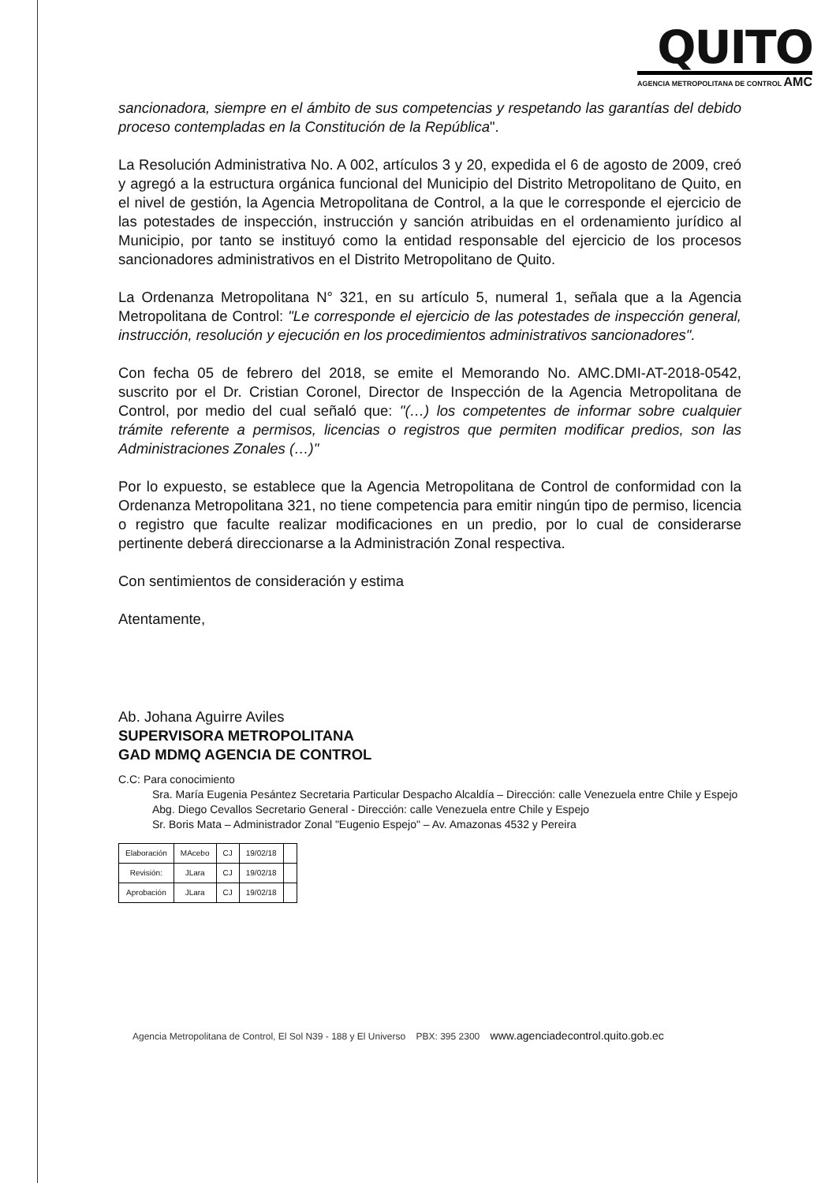QUITO
AGENCIA METROPOLITANA DE CONTROL AMC
sancionadora, siempre en el ámbito de sus competencias y respetando las garantías del debido proceso contempladas en la Constitución de la República".
La Resolución Administrativa No. A 002, artículos 3 y 20, expedida el 6 de agosto de 2009, creó y agregó a la estructura orgánica funcional del Municipio del Distrito Metropolitano de Quito, en el nivel de gestión, la Agencia Metropolitana de Control, a la que le corresponde el ejercicio de las potestades de inspección, instrucción y sanción atribuidas en el ordenamiento jurídico al Municipio, por tanto se instituyó como la entidad responsable del ejercicio de los procesos sancionadores administrativos en el Distrito Metropolitano de Quito.
La Ordenanza Metropolitana N° 321, en su artículo 5, numeral 1, señala que a la Agencia Metropolitana de Control: "Le corresponde el ejercicio de las potestades de inspección general, instrucción, resolución y ejecución en los procedimientos administrativos sancionadores".
Con fecha 05 de febrero del 2018, se emite el Memorando No. AMC.DMI-AT-2018-0542, suscrito por el Dr. Cristian Coronel, Director de Inspección de la Agencia Metropolitana de Control, por medio del cual señaló que: "(…) los competentes de informar sobre cualquier trámite referente a permisos, licencias o registros que permiten modificar predios, son las Administraciones Zonales (…)"
Por lo expuesto, se establece que la Agencia Metropolitana de Control de conformidad con la Ordenanza Metropolitana 321, no tiene competencia para emitir ningún tipo de permiso, licencia o registro que faculte realizar modificaciones en un predio, por lo cual de considerarse pertinente deberá direccionarse a la Administración Zonal respectiva.
Con sentimientos de consideración y estima
Atentamente,
Ab. Johana Aguirre Aviles
SUPERVISORA METROPOLITANA
GAD MDMQ AGENCIA DE CONTROL
C.C: Para conocimiento
Sra. María Eugenia Pesántez Secretaria Particular Despacho Alcaldía – Dirección: calle Venezuela entre Chile y Espejo
Abg. Diego Cevallos Secretario General - Dirección: calle Venezuela entre Chile y Espejo
Sr. Boris Mata – Administrador Zonal "Eugenio Espejo" – Av. Amazonas 4532 y Pereira
| Elaboración | MAcebo | CJ | 19/02/18 | |
| Revisión: | JLara | CJ | 19/02/18 | |
| Aprobación | JLara | CJ | 19/02/18 | |
Agencia Metropolitana de Control, El Sol N39 - 188 y El Universo PBX: 395 2300 www.agenciadecontrol.quito.gob.ec